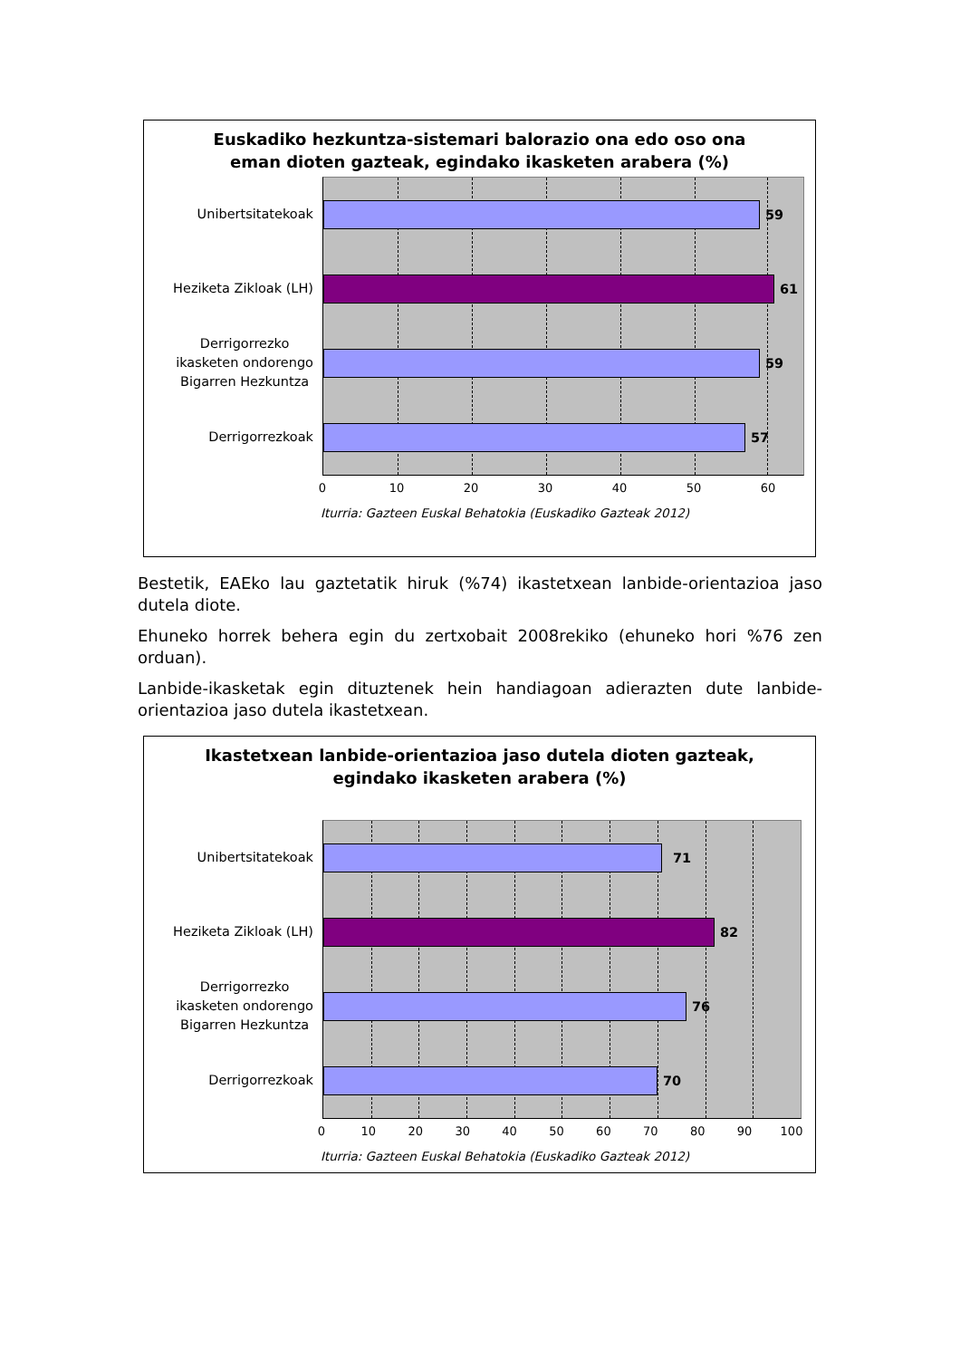Euskadiko hezkuntza-sistemari balorazio ona edo oso ona eman dioten gazteak, egindako ikasketen arabera (%)
Unibertsitatekoak
Heziketa Zikloak (LH)
Derrigorrezko
ikasketen ondorengo
Bigarren Hezkuntza
Derrigorrezkoak
59
61
59
57
0 10 20 30 40 50 60
Iturria: Gazteen Euskal Behatokia (Euskadiko Gazteak 2012)
Bestetik, EAEko lau gaztetatik hiruk (%74) ikastetxean lanbide-orientazioa jaso dutela diote.
Ehuneko horrek behera egin du zertxobait 2008rekiko (ehuneko hori %76 zen orduan).
Lanbide-ikasketak egin dituztenek hein handiagoan adierazten dute lanbide-orientazioa jaso dutela ikastetxean.
Ikastetxean lanbide-orientazioa jaso dutela dioten gazteak, egindako ikasketen arabera (%)
Unibertsitatekoak
Heziketa Zikloak (LH)
Derrigorrezko
ikasketen ondorengo
Bigarren Hezkuntza
Derrigorrezkoak
71
82
76
70
0 10 20 30 40 50 60 70 80 90 100
Iturria: Gazteen Euskal Behatokia (Euskadiko Gazteak 2012)